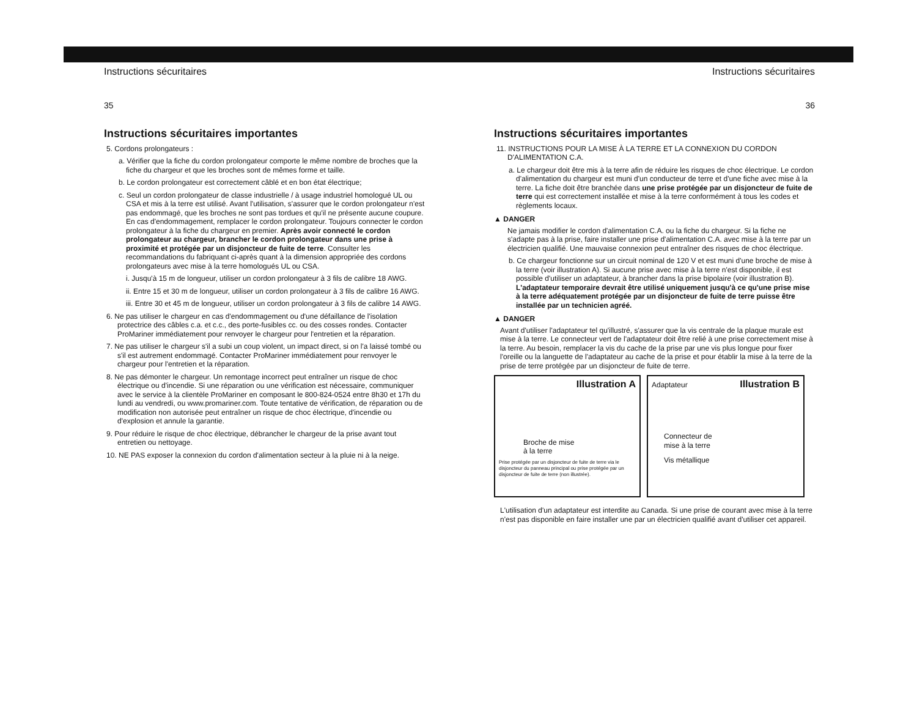Instructions sécuritaires
35
Instructions sécuritaires importantes
5. Cordons prolongateurs :
a. Vérifier que la fiche du cordon prolongateur comporte le même nombre de broches que la fiche du chargeur et que les broches sont de mêmes forme et taille.
b. Le cordon prolongateur est correctement câblé et en bon état électrique;
c. Seul un cordon prolongateur de classe industrielle / à usage industriel homologué UL ou CSA et mis à la terre est utilisé. Avant l'utilisation, s'assurer que le cordon prolongateur n'est pas endommagé, que les broches ne sont pas tordues et qu'il ne présente aucune coupure. En cas d'endommagement, remplacer le cordon prolongateur. Toujours connecter le cordon prolongateur à la fiche du chargeur en premier. Après avoir connecté le cordon prolongateur au chargeur, brancher le cordon prolongateur dans une prise à proximité et protégée par un disjoncteur de fuite de terre. Consulter les recommandations du fabriquant ci-après quant à la dimension appropriée des cordons prolongateurs avec mise à la terre homologués UL ou CSA.
i. Jusqu'à 15 m de longueur, utiliser un cordon prolongateur à 3 fils de calibre 18 AWG.
ii. Entre 15 et 30 m de longueur, utiliser un cordon prolongateur à 3 fils de calibre 16 AWG.
iii. Entre 30 et 45 m de longueur, utiliser un cordon prolongateur à 3 fils de calibre 14 AWG.
6. Ne pas utiliser le chargeur en cas d'endommagement ou d'une défaillance de l'isolation protectrice des câbles c.a. et c.c., des porte-fusibles cc. ou des cosses rondes. Contacter ProMariner immédiatement pour renvoyer le chargeur pour l'entretien et la réparation.
7. Ne pas utiliser le chargeur s'il a subi un coup violent, un impact direct, si on l'a laissé tombé ou s'il est autrement endommagé. Contacter ProMariner immédiatement pour renvoyer le chargeur pour l'entretien et la réparation.
8. Ne pas démonter le chargeur. Un remontage incorrect peut entraîner un risque de choc électrique ou d'incendie. Si une réparation ou une vérification est nécessaire, communiquer avec le service à la clientèle ProMariner en composant le 800-824-0524 entre 8h30 et 17h du lundi au vendredi, ou www.promariner.com. Toute tentative de vérification, de réparation ou de modification non autorisée peut entraîner un risque de choc électrique, d'incendie ou d'explosion et annule la garantie.
9. Pour réduire le risque de choc électrique, débrancher le chargeur de la prise avant tout entretien ou nettoyage.
10. NE PAS exposer la connexion du cordon d'alimentation secteur à la pluie ni à la neige.
Instructions sécuritaires
36
Instructions sécuritaires importantes
11. INSTRUCTIONS POUR LA MISE À LA TERRE ET LA CONNEXION DU CORDON D'ALIMENTATION C.A.
a. Le chargeur doit être mis à la terre afin de réduire les risques de choc électrique. Le cordon d'alimentation du chargeur est muni d'un conducteur de terre et d'une fiche avec mise à la terre. La fiche doit être branchée dans une prise protégée par un disjoncteur de fuite de terre qui est correctement installée et mise à la terre conformément à tous les codes et règlements locaux.
▲ DANGER
Ne jamais modifier le cordon d'alimentation C.A. ou la fiche du chargeur. Si la fiche ne s'adapte pas à la prise, faire installer une prise d'alimentation C.A. avec mise à la terre par un électricien qualifié. Une mauvaise connexion peut entraîner des risques de choc électrique.
b. Ce chargeur fonctionne sur un circuit nominal de 120 V et est muni d'une broche de mise à la terre (voir illustration A). Si aucune prise avec mise à la terre n'est disponible, il est possible d'utiliser un adaptateur, à brancher dans la prise bipolaire (voir illustration B). L'adaptateur temporaire devrait être utilisé uniquement jusqu'à ce qu'une prise mise à la terre adéquatement protégée par un disjoncteur de fuite de terre puisse être installée par un technicien agréé.
▲ DANGER
Avant d'utiliser l'adaptateur tel qu'illustré, s'assurer que la vis centrale de la plaque murale est mise à la terre. Le connecteur vert de l'adaptateur doit être relié à une prise correctement mise à la terre. Au besoin, remplacer la vis du cache de la prise par une vis plus longue pour fixer l'oreille ou la languette de l'adaptateur au cache de la prise et pour établir la mise à la terre de la prise de terre protégée par un disjoncteur de fuite de terre.
Illustration A
Broche de mise
à la terre
Prise protégée par un disjoncteur de fuite de terre via le disjoncteur du panneau principal ou prise protégée par un disjoncteur de fuite de terre (non illustrée).
Illustration B
Adaptateur
Connecteur de
mise à la terre
Vis métallique
L'utilisation d'un adaptateur est interdite au Canada. Si une prise de courant avec mise à la terre n'est pas disponible en faire installer une par un électricien qualifié avant d'utiliser cet appareil.